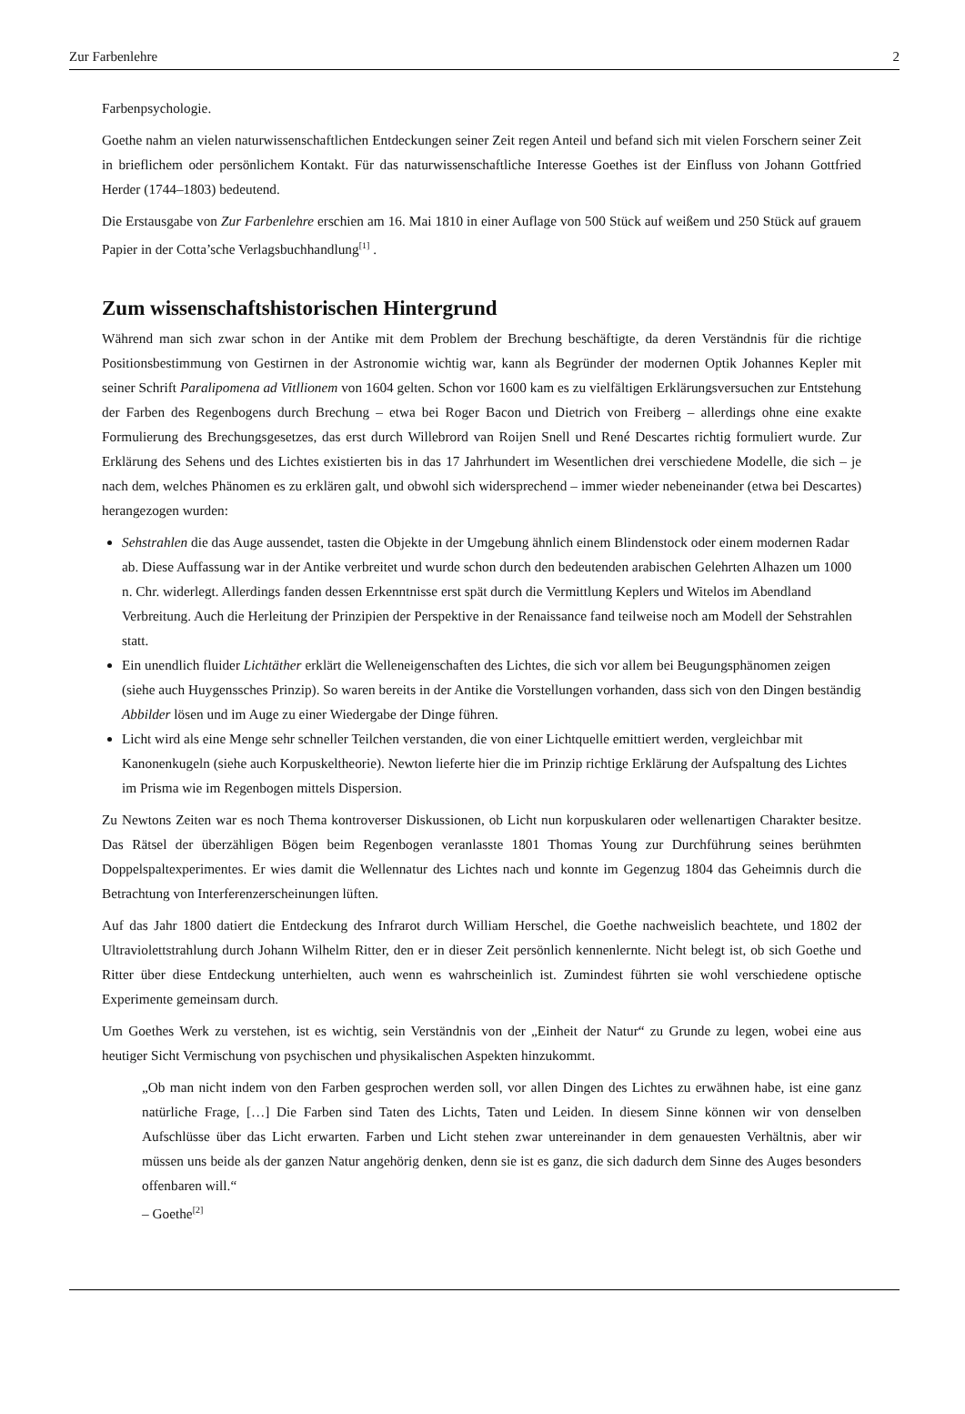Zur Farbenlehre 2
Farbenpsychologie.
Goethe nahm an vielen naturwissenschaftlichen Entdeckungen seiner Zeit regen Anteil und befand sich mit vielen Forschern seiner Zeit in brieflichem oder persönlichem Kontakt. Für das naturwissenschaftliche Interesse Goethes ist der Einfluss von Johann Gottfried Herder (1744–1803) bedeutend.
Die Erstausgabe von Zur Farbenlehre erschien am 16. Mai 1810 in einer Auflage von 500 Stück auf weißem und 250 Stück auf grauem Papier in der Cotta’sche Verlagsbuchhandlung<sup>[1]</sup> .
Zum wissenschaftshistorischen Hintergrund
Während man sich zwar schon in der Antike mit dem Problem der Brechung beschäftigte, da deren Verständnis für die richtige Positionsbestimmung von Gestirnen in der Astronomie wichtig war, kann als Begründer der modernen Optik Johannes Kepler mit seiner Schrift Paralipomena ad Vitllionem von 1604 gelten. Schon vor 1600 kam es zu vielfältigen Erklärungsversuchen zur Entstehung der Farben des Regenbogens durch Brechung – etwa bei Roger Bacon und Dietrich von Freiberg – allerdings ohne eine exakte Formulierung des Brechungsgesetzes, das erst durch Willebrord van Roijen Snell und René Descartes richtig formuliert wurde. Zur Erklärung des Sehens und des Lichtes existierten bis in das 17 Jahrhundert im Wesentlichen drei verschiedene Modelle, die sich – je nach dem, welches Phänomen es zu erklären galt, und obwohl sich widersprechend – immer wieder nebeneinander (etwa bei Descartes) herangezogen wurden:
Sehstrahlen die das Auge aussendet, tasten die Objekte in der Umgebung ähnlich einem Blindenstock oder einem modernen Radar ab. Diese Auffassung war in der Antike verbreitet und wurde schon durch den bedeutenden arabischen Gelehrten Alhazen um 1000 n. Chr. widerlegt. Allerdings fanden dessen Erkenntnisse erst spät durch die Vermittlung Keplers und Witelos im Abendland Verbreitung. Auch die Herleitung der Prinzipien der Perspektive in der Renaissance fand teilweise noch am Modell der Sehstrahlen statt.
Ein unendlich fluider Lichtäther erklärt die Welleneigenschaften des Lichtes, die sich vor allem bei Beugungsphänomen zeigen (siehe auch Huygenssches Prinzip). So waren bereits in der Antike die Vorstellungen vorhanden, dass sich von den Dingen beständig Abbilder lösen und im Auge zu einer Wiedergabe der Dinge führen.
Licht wird als eine Menge sehr schneller Teilchen verstanden, die von einer Lichtquelle emittiert werden, vergleichbar mit Kanonenkugeln (siehe auch Korpuskeltheorie). Newton lieferte hier die im Prinzip richtige Erklärung der Aufspaltung des Lichtes im Prisma wie im Regenbogen mittels Dispersion.
Zu Newtons Zeiten war es noch Thema kontroverser Diskussionen, ob Licht nun korpuskularen oder wellenartigen Charakter besitze. Das Rätsel der überzähligen Bögen beim Regenbogen veranlasste 1801 Thomas Young zur Durchführung seines berühmten Doppelspaltexperimentes. Er wies damit die Wellennatur des Lichtes nach und konnte im Gegenzug 1804 das Geheimnis durch die Betrachtung von Interferenzerscheinungen lüften.
Auf das Jahr 1800 datiert die Entdeckung des Infrarot durch William Herschel, die Goethe nachweislich beachtete, und 1802 der Ultraviolettstrahlung durch Johann Wilhelm Ritter, den er in dieser Zeit persönlich kennenlernte. Nicht belegt ist, ob sich Goethe und Ritter über diese Entdeckung unterhielten, auch wenn es wahrscheinlich ist. Zumindest führten sie wohl verschiedene optische Experimente gemeinsam durch.
Um Goethes Werk zu verstehen, ist es wichtig, sein Verständnis von der „Einheit der Natur“ zu Grunde zu legen, wobei eine aus heutiger Sicht Vermischung von psychischen und physikalischen Aspekten hinzukommt.
„Ob man nicht indem von den Farben gesprochen werden soll, vor allen Dingen des Lichtes zu erwähnen habe, ist eine ganz natürliche Frage, […] Die Farben sind Taten des Lichts, Taten und Leiden. In diesem Sinne können wir von denselben Aufschlüsse über das Licht erwarten. Farben und Licht stehen zwar untereinander in dem genauesten Verhältnis, aber wir müssen uns beide als der ganzen Natur angehörig denken, denn sie ist es ganz, die sich dadurch dem Sinne des Auges besonders offenbaren will.“
– Goethe<sup>[2]</sup>